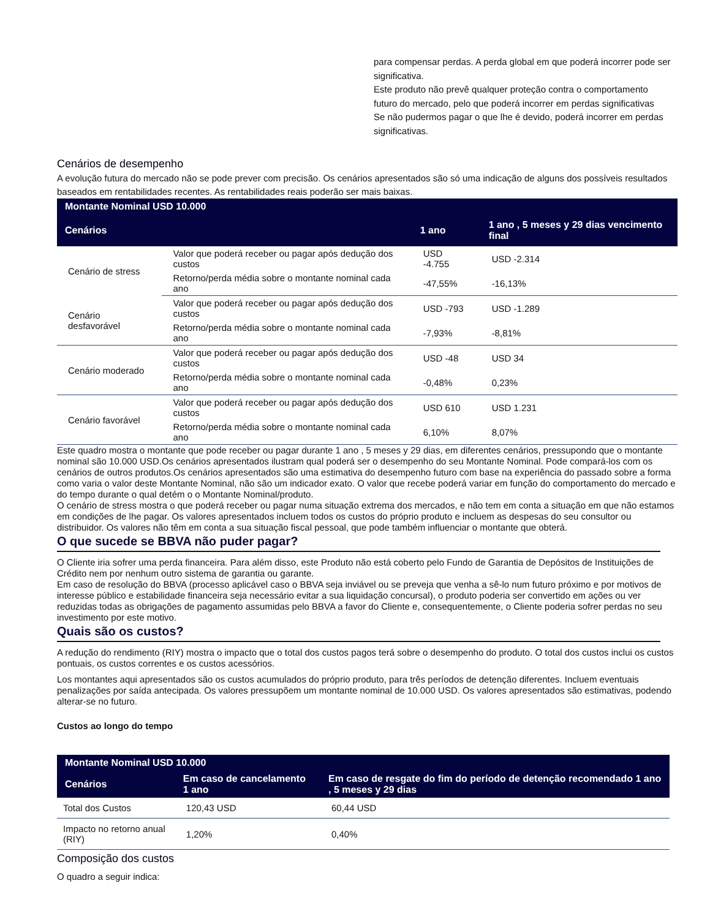para compensar perdas. A perda global em que poderá incorrer pode ser significativa.
Este produto não prevê qualquer proteção contra o comportamento futuro do mercado, pelo que poderá incorrer em perdas significativas
Se não pudermos pagar o que lhe é devido, poderá incorrer em perdas significativas.
Cenários de desempenho
A evolução futura do mercado não se pode prever com precisão. Os cenários apresentados são só uma indicação de alguns dos possíveis resultados baseados em rentabilidades recentes. As rentabilidades reais poderão ser mais baixas.
| Montante Nominal USD 10.000 | | | |
| --- | --- | --- | --- |
| Cenários | | 1 ano | 1 ano , 5 meses y 29 dias vencimento final |
| Cenário de stress | Valor que poderá receber ou pagar após dedução dos custos | USD -4.755 | USD -2.314 |
| | Retorno/perda média sobre o montante nominal cada ano | -47,55% | -16,13% |
| Cenário desfavorável | Valor que poderá receber ou pagar após dedução dos custos | USD -793 | USD -1.289 |
| | Retorno/perda média sobre o montante nominal cada ano | -7,93% | -8,81% |
| Cenário moderado | Valor que poderá receber ou pagar após dedução dos custos | USD -48 | USD 34 |
| | Retorno/perda média sobre o montante nominal cada ano | -0,48% | 0,23% |
| Cenário favorável | Valor que poderá receber ou pagar após dedução dos custos | USD 610 | USD 1.231 |
| | Retorno/perda média sobre o montante nominal cada ano | 6,10% | 8,07% |
Este quadro mostra o montante que pode receber ou pagar durante 1 ano , 5 meses y 29 dias, em diferentes cenários, pressupondo que o montante nominal são 10.000 USD.Os cenários apresentados ilustram qual poderá ser o desempenho do seu Montante Nominal. Pode compará-los com os cenários de outros produtos.Os cenários apresentados são uma estimativa do desempenho futuro com base na experiência do passado sobre a forma como varia o valor deste Montante Nominal, não são um indicador exato. O valor que recebe poderá variar em função do comportamento do mercado e do tempo durante o qual detém o o Montante Nominal/produto.
O cenário de stress mostra o que poderá receber ou pagar numa situação extrema dos mercados, e não tem em conta a situação em que não estamos em condições de lhe pagar. Os valores apresentados incluem todos os custos do próprio produto e incluem as despesas do seu consultor ou distribuidor. Os valores não têm em conta a sua situação fiscal pessoal, que pode também influenciar o montante que obterá.
O que sucede se BBVA não puder pagar?
O Cliente iria sofrer uma perda financeira. Para além disso, este Produto não está coberto pelo Fundo de Garantia de Depósitos de Instituições de Crédito nem por nenhum outro sistema de garantia ou garante.
Em caso de resolução do BBVA (processo aplicável caso o BBVA seja inviável ou se preveja que venha a sê-lo num futuro próximo e por motivos de interesse público e estabilidade financeira seja necessário evitar a sua liquidação concursal), o produto poderia ser convertido em ações ou ver reduzidas todas as obrigações de pagamento assumidas pelo BBVA a favor do Cliente e, consequentemente, o Cliente poderia sofrer perdas no seu investimento por este motivo.
Quais são os custos?
A redução do rendimento (RIY) mostra o impacto que o total dos custos pagos terá sobre o desempenho do produto. O total dos custos inclui os custos pontuais, os custos correntes e os custos acessórios.
Los montantes aqui apresentados são os custos acumulados do próprio produto, para três períodos de detenção diferentes. Incluem eventuais penalizações por saída antecipada. Os valores pressupõem um montante nominal de 10.000 USD. Os valores apresentados são estimativas, podendo alterar-se no futuro.
Custos ao longo do tempo
| Montante Nominal USD 10.000 | | |
| --- | --- | --- |
| Cenários | Em caso de cancelamento 1 ano | Em caso de resgate do fim do período de detenção recomendado 1 ano , 5 meses y 29 dias |
| Total dos Custos | 120,43 USD | 60,44 USD |
| Impacto no retorno anual (RIY) | 1,20% | 0,40% |
Composição dos custos
O quadro a seguir indica: